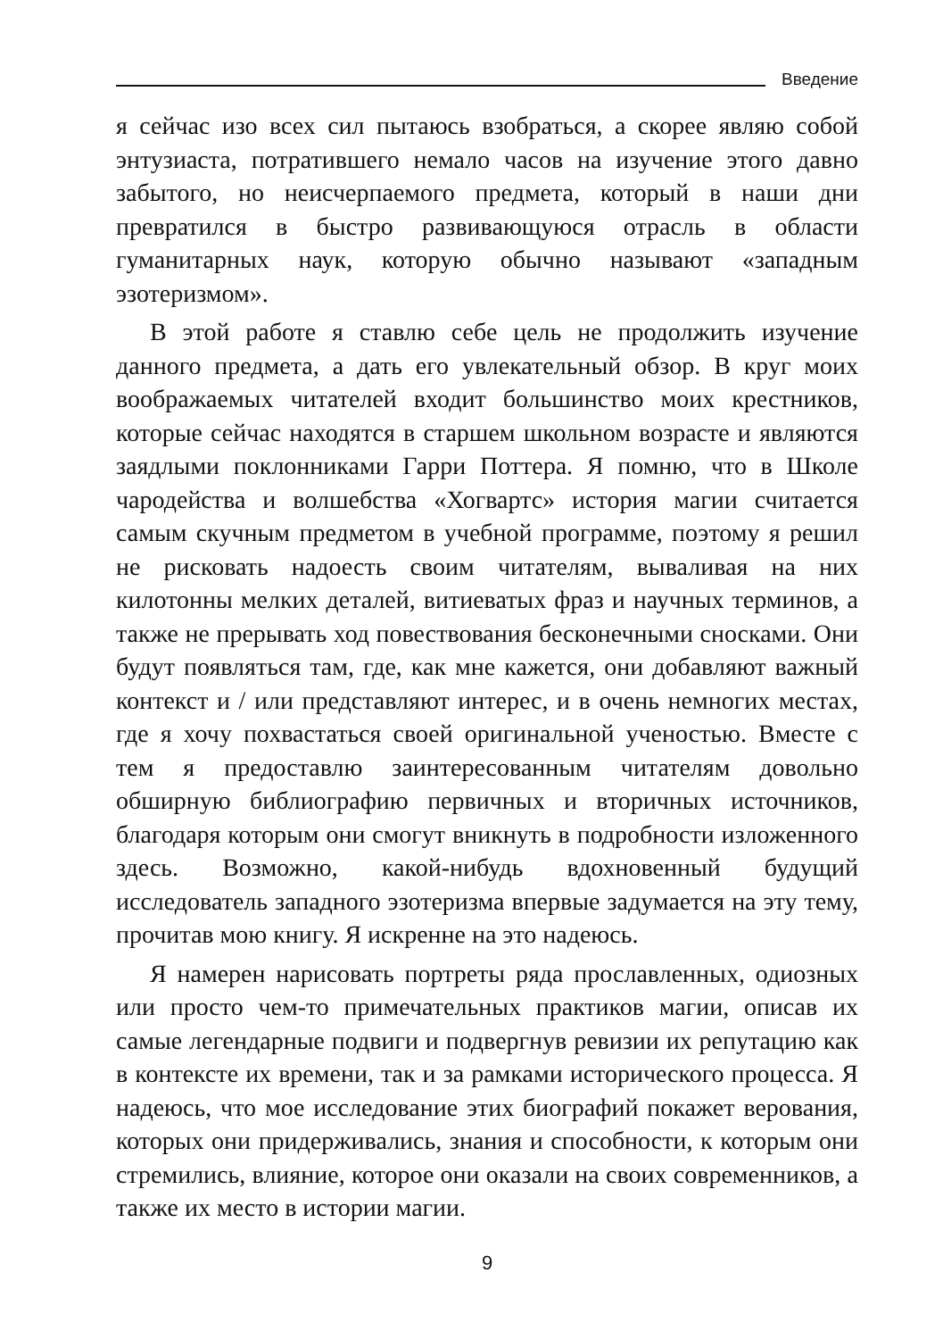Введение
я сейчас изо всех сил пытаюсь взобраться, а скорее являю собой энтузиаста, потратившего немало часов на изучение этого давно забытого, но неисчерпаемого предмета, который в наши дни превратился в быстро развивающуюся отрасль в области гуманитарных наук, которую обычно называют «западным эзотеризмом».
В этой работе я ставлю себе цель не продолжить изучение данного предмета, а дать его увлекательный обзор. В круг моих воображаемых читателей входит большинство моих крестников, которые сейчас находятся в старшем школьном возрасте и являются заядлыми поклонниками Гарри Поттера. Я помню, что в Школе чародейства и волшебства «Хогвартс» история магии считается самым скучным предметом в учебной программе, поэтому я решил не рисковать надоесть своим читателям, вываливая на них килотонны мелких деталей, витиеватых фраз и научных терминов, а также не прерывать ход повествования бесконечными сносками. Они будут появляться там, где, как мне кажется, они добавляют важный контекст и / или представляют интерес, и в очень немногих местах, где я хочу похвастаться своей оригинальной ученостью. Вместе с тем я предоставлю заинтересованным читателям довольно обширную библиографию первичных и вторичных источников, благодаря которым они смогут вникнуть в подробности изложенного здесь. Возможно, какой-нибудь вдохновенный будущий исследователь западного эзотеризма впервые задумается на эту тему, прочитав мою книгу. Я искренне на это надеюсь.
Я намерен нарисовать портреты ряда прославленных, одиозных или просто чем-то примечательных практиков магии, описав их самые легендарные подвиги и подвергнув ревизии их репутацию как в контексте их времени, так и за рамками исторического процесса. Я надеюсь, что мое исследование этих биографий покажет верования, которых они придерживались, знания и способности, к которым они стремились, влияние, которое они оказали на своих современников, а также их место в истории магии.
9